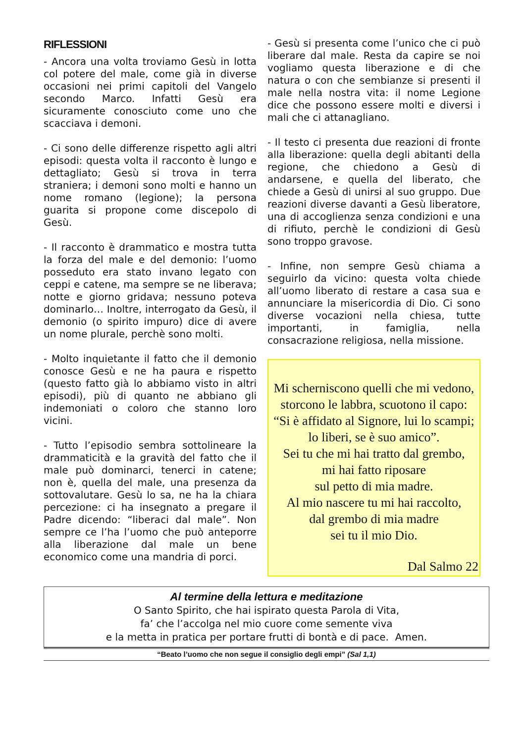RIFLESSIONI
- Ancora una volta troviamo Gesù in lotta col potere del male, come già in diverse occasioni nei primi capitoli del Vangelo secondo Marco. Infatti Gesù era sicuramente conosciuto come uno che scacciava i demoni.
- Ci sono delle differenze rispetto agli altri episodi: questa volta il racconto è lungo e dettagliato; Gesù si trova in terra straniera; i demoni sono molti e hanno un nome romano (legione); la persona guarita si propone come discepolo di Gesù.
- Il racconto è drammatico e mostra tutta la forza del male e del demonio: l’uomo posseduto era stato invano legato con ceppi e catene, ma sempre se ne liberava; notte e giorno gridava; nessuno poteva dominarlo… Inoltre, interrogato da Gesù, il demonio (o spirito impuro) dice di avere un nome plurale, perchè sono molti.
- Molto inquietante il fatto che il demonio conosce Gesù e ne ha paura e rispetto (questo fatto già lo abbiamo visto in altri episodi), più di quanto ne abbiano gli indemoniati o coloro che stanno loro vicini.
- Tutto l’episodio sembra sottolineare la drammaticità e la gravità del fatto che il male può dominarci, tenerci in catene; non è, quella del male, una presenza da sottovalutare. Gesù lo sa, ne ha la chiara percezione: ci ha insegnato a pregare il Padre dicendo: “liberaci dal male”. Non sempre ce l’ha l’uomo che può anteporre alla liberazione dal male un bene economico come una mandria di porci.
- Gesù si presenta come l’unico che ci può liberare dal male. Resta da capire se noi vogliamo questa liberazione e di che natura o con che sembianze si presenti il male nella nostra vita: il nome Legione dice che possono essere molti e diversi i mali che ci attanagliano.
- Il testo ci presenta due reazioni di fronte alla liberazione: quella degli abitanti della regione, che chiedono a Gesù di andarsene, e quella del liberato, che chiede a Gesù di unirsi al suo gruppo. Due reazioni diverse davanti a Gesù liberatore, una di accoglienza senza condizioni e una di rifiuto, perchè le condizioni di Gesù sono troppo gravose.
- Infine, non sempre Gesù chiama a seguirlo da vicino: questa volta chiede all’uomo liberato di restare a casa sua e annunciare la misericordia di Dio. Ci sono diverse vocazioni nella chiesa, tutte importanti, in famiglia, nella consacrazione religiosa, nella missione.
Mi scherniscono quelli che mi vedono,
storcono le labbra, scuotono il capo:
“Si è affidato al Signore, lui lo scampi;
lo liberi, se è suo amico”.
Sei tu che mi hai tratto dal grembo,
mi hai fatto riposare
sul petto di mia madre.
Al mio nascere tu mi hai raccolto,
dal grembo di mia madre
sei tu il mio Dio.
Dal Salmo 22
Al termine della lettura e meditazione
O Santo Spirito, che hai ispirato questa Parola di Vita,
fa’ che l’accolga nel mio cuore come semente viva
e la metta in pratica per portare frutti di bontà e di pace. Amen.
“Beato l’uomo che non segue il consiglio degli empi” (Sal 1,1)